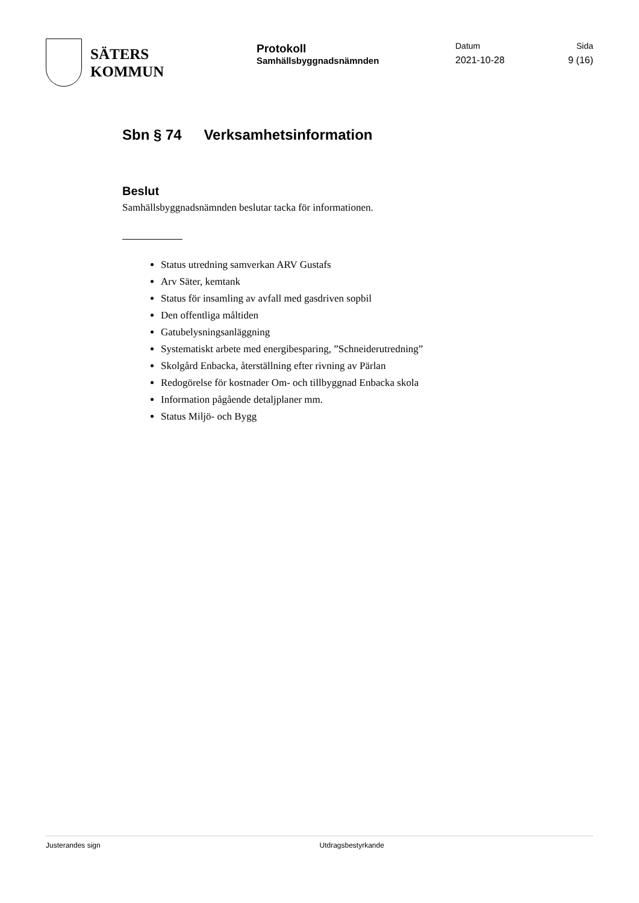SÄTERS
KOMMUN
Protokoll
Samhällsbyggnadsnämnden
Datum
2021-10-28
Sida
9 (16)
Sbn § 74 Verksamhetsinformation
Beslut
Samhällsbyggnadsnämnden beslutar tacka för informationen.
Status utredning samverkan ARV Gustafs
Arv Säter, kemtank
Status för insamling av avfall med gasdriven sopbil
Den offentliga måltiden
Gatubelysningsanläggning
Systematiskt arbete med energibesparing, ”Schneiderutredning”
Skolgård Enbacka, återställning efter rivning av Pärlan
Redogörelse för kostnader Om- och tillbyggnad Enbacka skola
Information pågående detaljplaner mm.
Status Miljö- och Bygg
Justerandes sign Utdragsbestyrkande